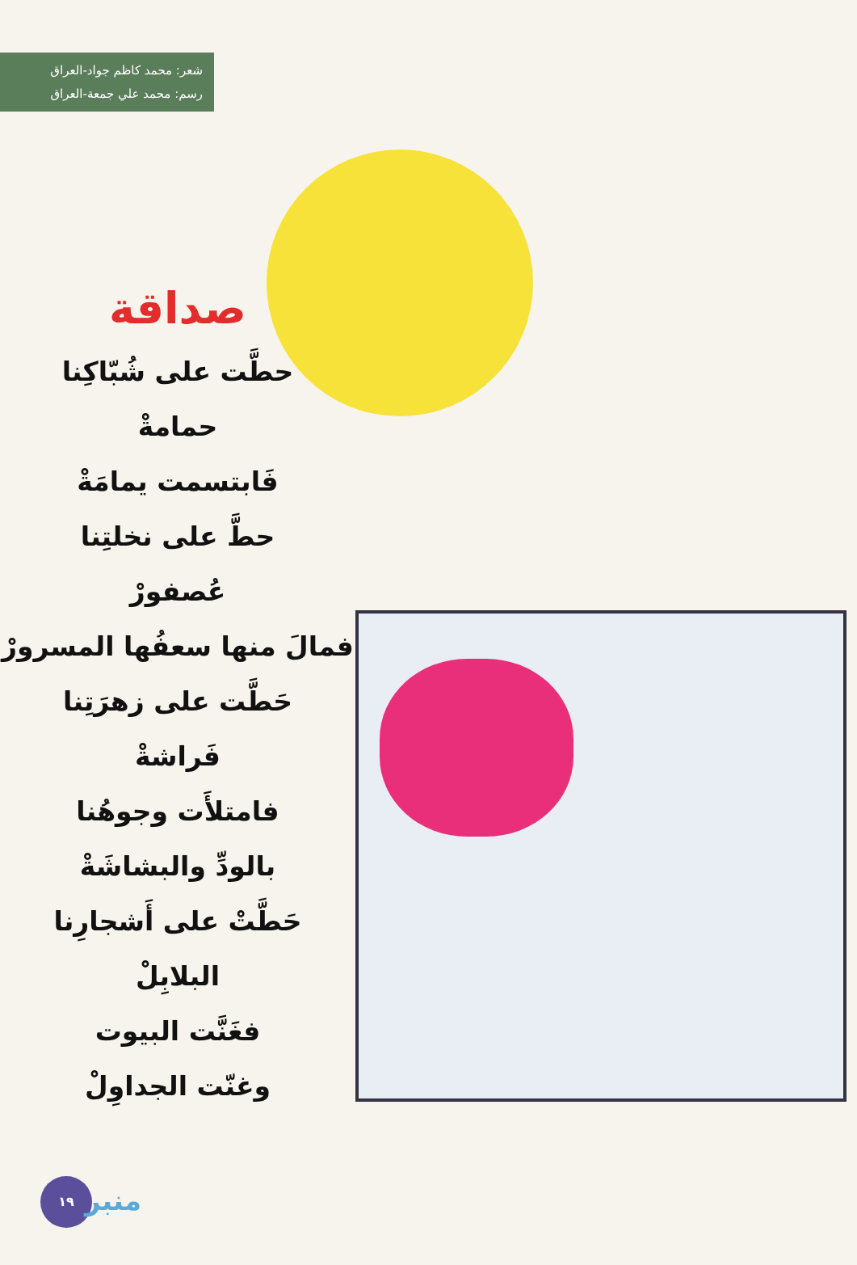شعر: محمد كاظم جواد-العراق
رسم: محمد علي جمعة-العراق
صداقة
حطَّت على شُبّاكِنا
حمامةْ
فَابتسمت يمامَةْ
حطَّ على نخلتِنا
عُصفورْ
فمالَ منها سعفُها المسرورْ
حَطَّت على زهرَتِنا
فَراشةْ
فامتلأَت وجوهُنا
بالودِّ والبشاشَةْ
حَطَّتْ على أَشجارِنا
البلابِلْ
فغَنَّت البيوت
وغنّت الجداوِلْ
١٩
منبر